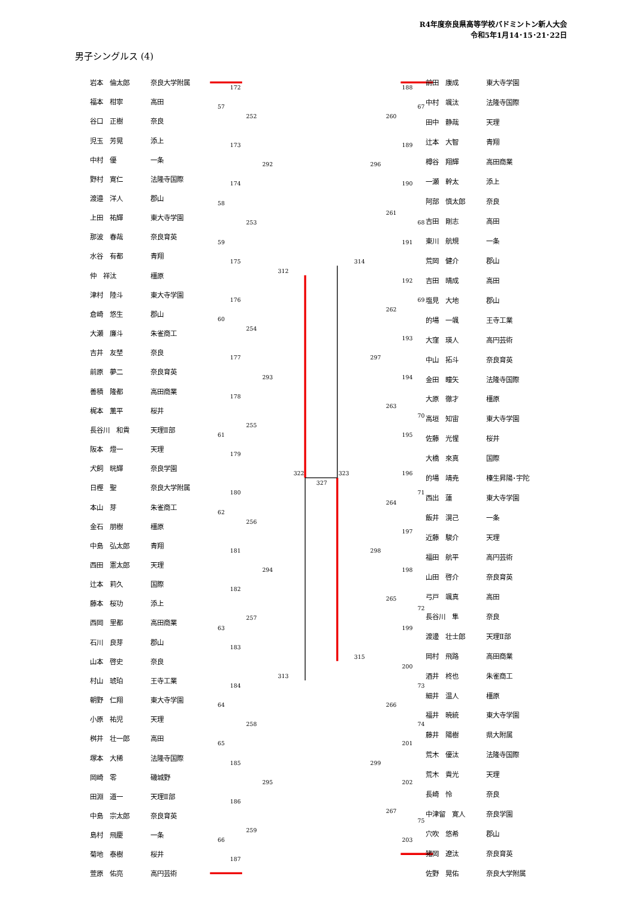R4年度奈良県高等学校バドミントン新人大会
令和5年1月14･15･21･22日
男子シングルス (4)
172
57
252
173
292
174
58
253
59
175
312
176
60
254
177
293
178
255
61
179
322
327
323
180
62
256
181
294
182
257
63
183
313
184
64
258
65
185
295
186
259
66
187
188
67
260
189
296
190
261
68
191
314
192
69
262
193
297
194
263
70
195
196
71
264
197
298
198
265
72
199
315
200
73
266
74
201
299
202
267
75
203
| 岩本 倫太郎 | 奈良大学附属 |
| 福本 柑寧 | 高田 |
| 谷口 正樹 | 奈良 |
| 児玉 芳晃 | 添上 |
| 中村 優 | 一条 |
| 野村 寛仁 | 法隆寺国際 |
| 渡邉 洋人 | 郡山 |
| 上田 祐輝 | 東大寺学園 |
| 那波 春哉 | 奈良育英 |
| 水谷 有都 | 青翔 |
| 仲 祥汰 | 橿原 |
| 津村 陸斗 | 東大寺学園 |
| 倉崎 悠生 | 郡山 |
| 大瀬 廉斗 | 朱雀商工 |
| 吉井 友埜 | 奈良 |
| 前原 夢二 | 奈良育英 |
| 善積 隆都 | 高田商業 |
| 梶本 薫平 | 桜井 |
| 長谷川 和貴 | 天理Ⅱ部 |
| 阪本 燈一 | 天理 |
| 犬飼 晄輝 | 奈良学園 |
| 日樫 聖 | 奈良大学附属 |
| 本山 芽 | 朱雀商工 |
| 金石 朋樹 | 橿原 |
| 中島 弘太郎 | 青翔 |
| 西田 憲太郎 | 天理 |
| 辻本 莉久 | 国際 |
| 藤本 桜功 | 添上 |
| 西岡 里都 | 高田商業 |
| 石川 良芽 | 郡山 |
| 山本 啓史 | 奈良 |
| 村山 琥珀 | 王寺工業 |
| 朝野 仁翔 | 東大寺学園 |
| 小原 祐児 | 天理 |
| 桝井 壮一郎 | 高田 |
| 塚本 大稀 | 法隆寺国際 |
| 岡崎 零 | 磯城野 |
| 田淵 道一 | 天理Ⅱ部 |
| 中島 宗太郎 | 奈良育英 |
| 島村 飛慶 | 一条 |
| 菊地 泰樹 | 桜井 |
| 萱原 佑亮 | 高円芸術 |
| 前田 康成 | 東大寺学園 |
| 中村 颯汰 | 法隆寺国際 |
| 田中 静哉 | 天理 |
| 辻本 大智 | 青翔 |
| 樽谷 翔輝 | 高田商業 |
| 一瀬 幹太 | 添上 |
| 阿部 慎太郎 | 奈良 |
| 吉田 剛志 | 高田 |
| 東川 航規 | 一条 |
| 荒岡 健介 | 郡山 |
| 吉田 晴成 | 高田 |
| 塩見 大地 | 郡山 |
| 的場 一颯 | 王寺工業 |
| 大窪 瑛人 | 高円芸術 |
| 中山 拓斗 | 奈良育英 |
| 金田 瞳矢 | 法隆寺国際 |
| 大原 徹才 | 橿原 |
| 高垣 知宙 | 東大寺学園 |
| 佐藤 光惺 | 桜井 |
| 大橋 來真 | 国際 |
| 的場 靖尭 | 榛生昇陽･宇陀 |
| 西出 蓮 | 東大寺学園 |
| 飯井 滉己 | 一条 |
| 近藤 駿介 | 天理 |
| 福田 航平 | 高円芸術 |
| 山田 啓介 | 奈良育英 |
| 弓戸 颯真 | 高田 |
| 長谷川 隼 | 奈良 |
| 渡邊 壮士郎 | 天理Ⅱ部 |
| 岡村 飛路 | 高田商業 |
| 酒井 柊也 | 朱雀商工 |
| 細井 温人 | 橿原 |
| 福井 暁統 | 東大寺学園 |
| 藤井 陽樹 | 県大附属 |
| 荒木 優汰 | 法隆寺国際 |
| 荒木 貴光 | 天理 |
| 長崎 怜 | 奈良 |
| 中津留 寛人 | 奈良学園 |
| 穴吹 悠希 | 郡山 |
| 猪岡 遼汰 | 奈良育英 |
| 佐野 晃佑 | 奈良大学附属 |